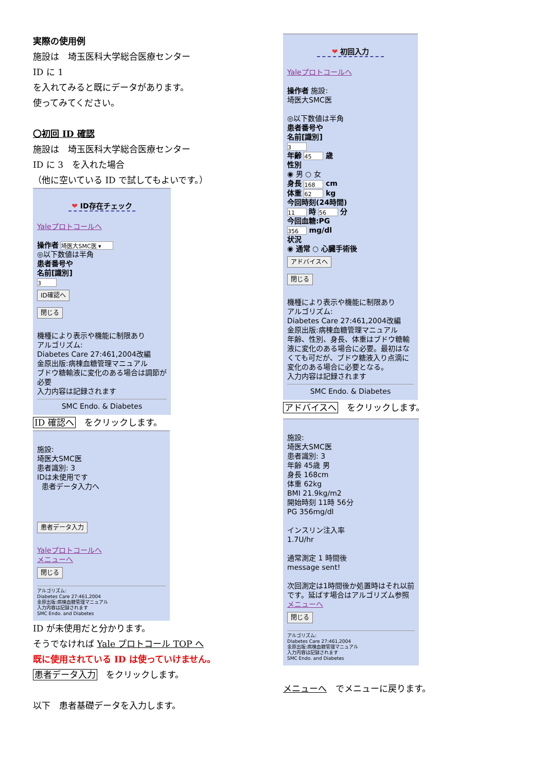実際の使用例
施設は　埼玉医科大学総合医療センター
ID に 1
を入れてみると既にデータがあります。
使ってみてください。
〇初回 ID 確認
施設は　埼玉医科大学総合医療センター
ID に 3　を入れた場合
（他に空いている ID で試してもよいです。）
❤ ID存在チェック
Yaleプロトコールへ
操作者 埼医大SMC医 ▾
◎以下数値は半角
患者番号や
名前[識別]
3
ID確認へ
閉じる
機種により表示や機能に制限あり
アルゴリズム:
Diabetes Care 27:461,2004改編
金原出版:病棟血糖管理マニュアル
ブドウ糖輸液に変化のある場合は調節が必要
入力内容は記録されます
SMC Endo. & Diabetes
ID 確認へ　をクリックします。
施設:
埼医大SMC医
患者識別: 3
IDは未使用です
患者データ入力へ
患者データ入力
Yaleプロトコールへ
メニューへ
閉じる
アルゴリズム:
Diabetes Care 27:461,2004
金原出版:病棟血糖管理マニュアル
入力内容は記録されます
SMC Endo. and Diabetes
ID が未使用だと分かります。
そうでなければ Yale プロトコール TOP へ
既に使用されている ID は使っていけません。
患者データ入力　をクリックします。
以下　患者基礎データを入力します。
❤ 初回入力
Yaleプロトコールへ
操作者 施設:
埼医大SMC医
◎以下数値は半角
患者番号や
名前[識別]
3
年齢 45 歳
性別
◉ 男 ○ 女
身長 168 cm
体重 62 kg
今回時刻(24時間)
11 時 56 分
今回血糖:PG
356 mg/dl
状況
◉ 通常 ○ 心臓手術後
アドバイスへ
閉じる
機種により表示や機能に制限あり
アルゴリズム:
Diabetes Care 27:461,2004改編
金原出版:病棟血糖管理マニュアル
年齢、性別、身長、体重はブドウ糖輸液に変化のある場合に必要。最初はなくても可だが、ブドウ糖液入り点滴に変化のある場合に必要となる。
入力内容は記録されます
SMC Endo. & Diabetes
アドバイスへ　をクリックします。
施設:
埼医大SMC医
患者識別: 3
年齢 45歳 男
身長 168cm
体重 62kg
BMI 21.9kg/m2
開始時刻 11時 56分
PG 356mg/dl
インスリン注入率
1.7U/hr
通常測定 1 時間後
message sent!
次回測定は1時間後か処置時はそれ以前です。延ばす場合はアルゴリズム参照
メニューへ
閉じる
アルゴリズム:
Diabetes Care 27:461,2004
金原出版:病棟血糖管理マニュアル
入力内容は記録されます
SMC Endo. and Diabetes
メニューへ　でメニューに戻ります。